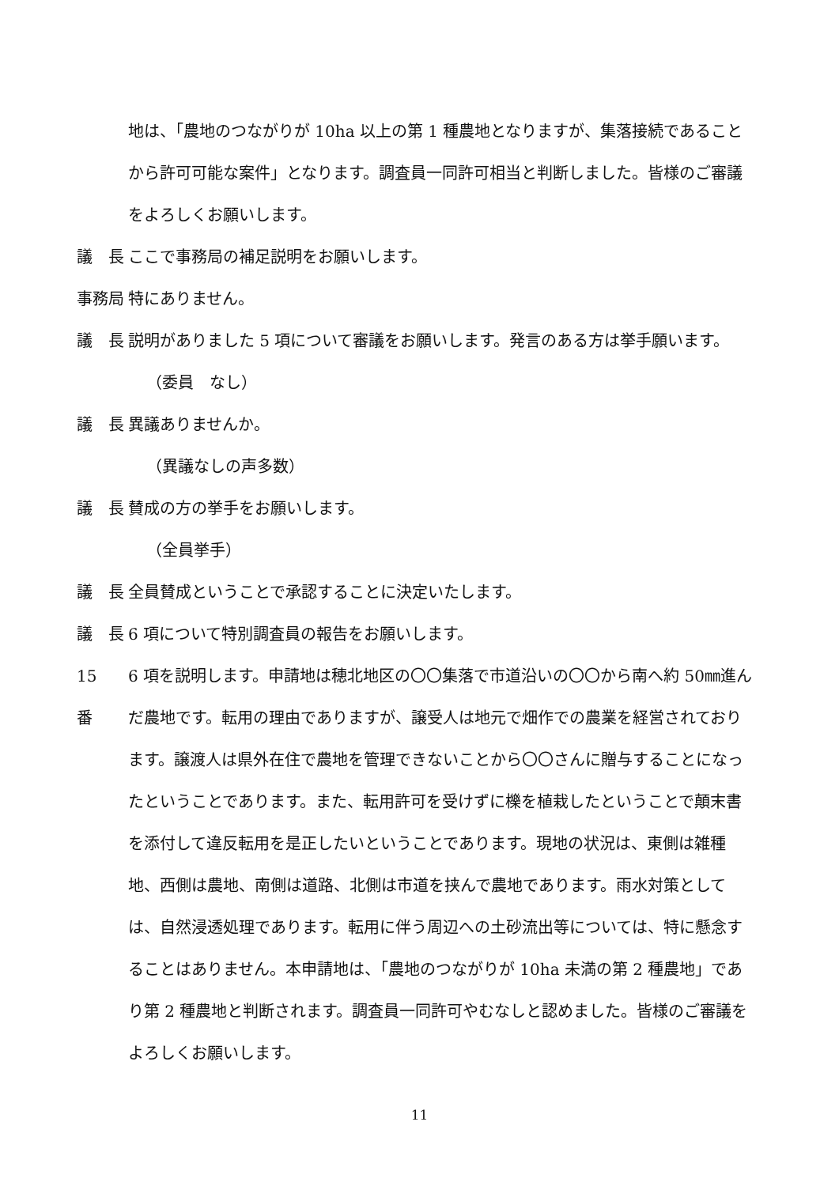地は、「農地のつながりが 10ha 以上の第 1 種農地となりますが、集落接続であることから許可可能な案件」となります。調査員一同許可相当と判断しました。皆様のご審議をよろしくお願いします。
議　長 ここで事務局の補足説明をお願いします。
事務局 特にありません。
議　長 説明がありました 5 項について審議をお願いします。発言のある方は挙手願います。
（委員　なし）
議　長 異議ありませんか。
（異議なしの声多数）
議　長 賛成の方の挙手をお願いします。
（全員挙手）
議　長 全員賛成ということで承認することに決定いたします。
議　長 6 項について特別調査員の報告をお願いします。
15　番 6 項を説明します。申請地は穂北地区の〇〇集落で市道沿いの〇〇から南へ約 50㎜進んだ農地です。転用の理由でありますが、譲受人は地元で畑作での農業を経営されております。譲渡人は県外在住で農地を管理できないことから〇〇さんに贈与することになったということであります。また、転用許可を受けずに櫟を植栽したということで顛末書を添付して違反転用を是正したいということであります。現地の状況は、東側は雑種地、西側は農地、南側は道路、北側は市道を挟んで農地であります。雨水対策としては、自然浸透処理であります。転用に伴う周辺への土砂流出等については、特に懸念することはありません。本申請地は、「農地のつながりが 10ha 未満の第 2 種農地」であり第 2 種農地と判断されます。調査員一同許可やむなしと認めました。皆様のご審議をよろしくお願いします。
11